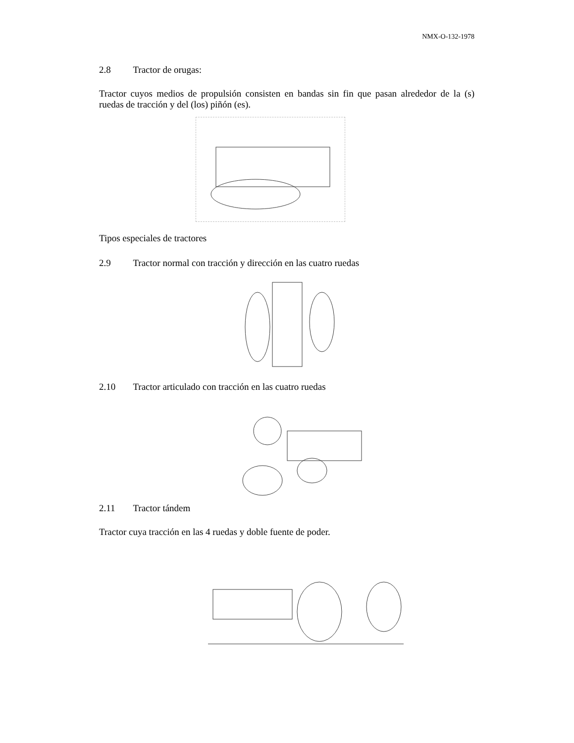NMX-O-132-1978
2.8 Tractor de orugas:
Tractor cuyos medios de propulsión consisten en bandas sin fin que pasan alrededor de la (s) ruedas de tracción y del (los) piñón (es).
Tipos especiales de tractores
2.9 Tractor normal con tracción y dirección en las cuatro ruedas
2.10 Tractor articulado con tracción en las cuatro ruedas
2.11 Tractor tándem
Tractor cuya tracción en las 4 ruedas y doble fuente de poder.